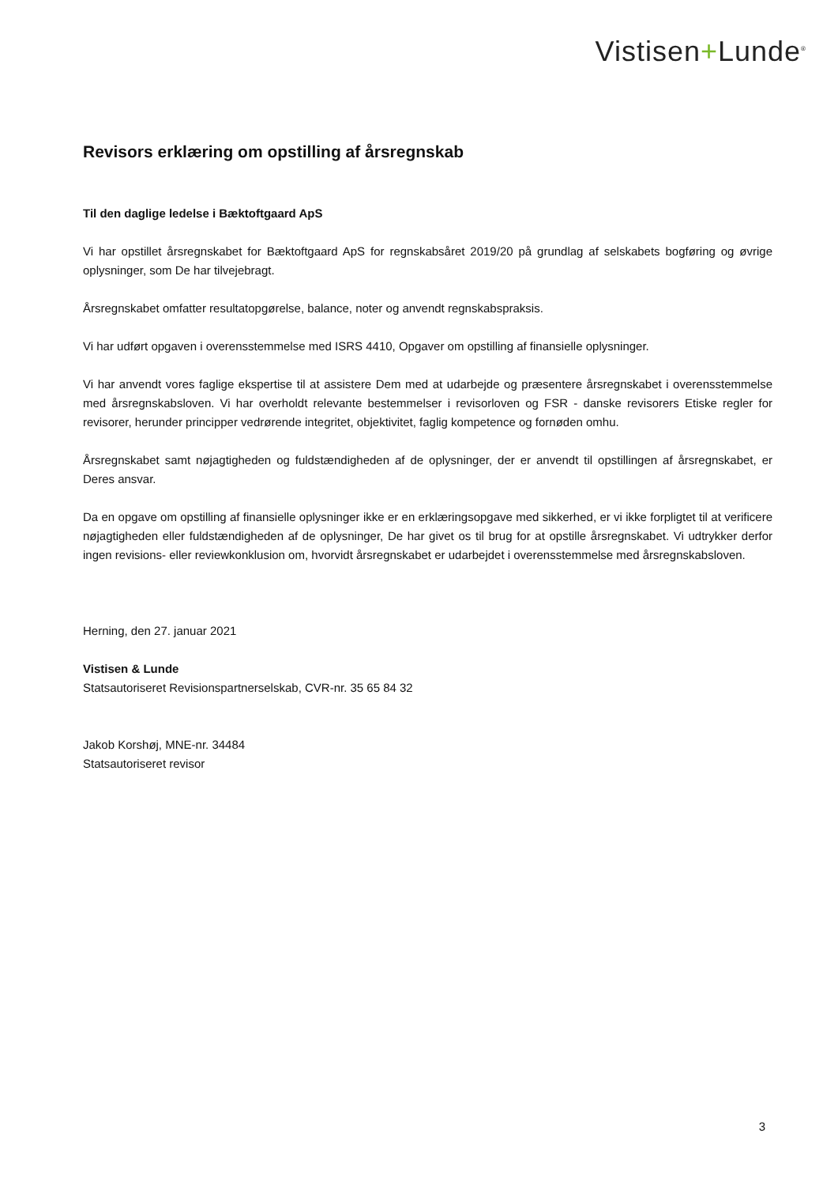Vistisen+Lunde<sup>®</sup>
Revisors erklæring om opstilling af årsregnskab
Til den daglige ledelse i Bæktoftgaard ApS
Vi har opstillet årsregnskabet for Bæktoftgaard ApS for regnskabsåret 2019/20 på grundlag af selskabets bogføring og øvrige oplysninger, som De har tilvejebragt.
Årsregnskabet omfatter resultatopgørelse, balance, noter og anvendt regnskabspraksis.
Vi har udført opgaven i overensstemmelse med ISRS 4410, Opgaver om opstilling af finansielle oplysninger.
Vi har anvendt vores faglige ekspertise til at assistere Dem med at udarbejde og præsentere årsregnskabet i overensstemmelse med årsregnskabsloven. Vi har overholdt relevante bestemmelser i revisorloven og FSR - danske revisorers Etiske regler for revisorer, herunder principper vedrørende integritet, objektivitet, faglig kompetence og fornøden omhu.
Årsregnskabet samt nøjagtigheden og fuldstændigheden af de oplysninger, der er anvendt til opstillingen af årsregnskabet, er Deres ansvar.
Da en opgave om opstilling af finansielle oplysninger ikke er en erklæringsopgave med sikkerhed, er vi ikke forpligtet til at verificere nøjagtigheden eller fuldstændigheden af de oplysninger, De har givet os til brug for at opstille årsregnskabet. Vi udtrykker derfor ingen revisions- eller reviewkonklusion om, hvorvidt årsregnskabet er udarbejdet i overensstemmelse med årsregnskabsloven.
Herning, den 27. januar 2021
Vistisen & Lunde
Statsautoriseret Revisionspartnerselskab, CVR-nr. 35 65 84 32
Jakob Korshøj, MNE-nr. 34484
Statsautoriseret revisor
3